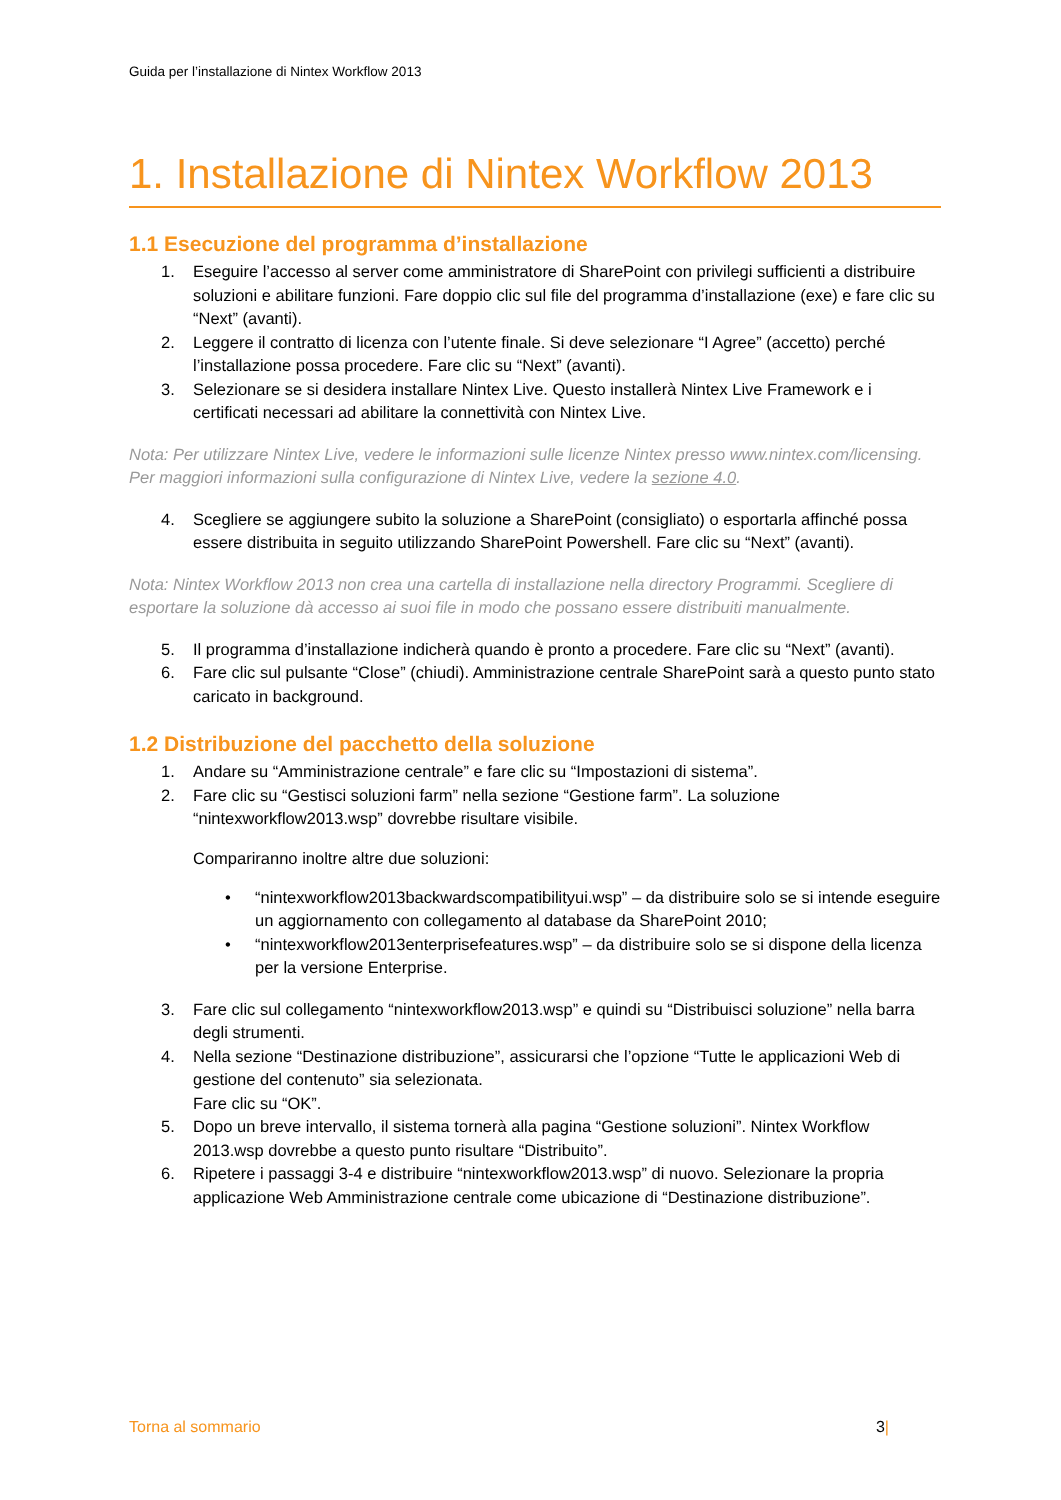Guida per l’installazione di Nintex Workflow 2013
1. Installazione di Nintex Workflow 2013
1.1 Esecuzione del programma d’installazione
1. Eseguire l’accesso al server come amministratore di SharePoint con privilegi sufficienti a distribuire soluzioni e abilitare funzioni. Fare doppio clic sul file del programma d’installazione (exe) e fare clic su “Next” (avanti).
2. Leggere il contratto di licenza con l’utente finale. Si deve selezionare “I Agree” (accetto) perché l’installazione possa procedere. Fare clic su “Next” (avanti).
3. Selezionare se si desidera installare Nintex Live. Questo installerà Nintex Live Framework e i certificati necessari ad abilitare la connettività con Nintex Live.
Nota: Per utilizzare Nintex Live, vedere le informazioni sulle licenze Nintex presso www.nintex.com/licensing. Per maggiori informazioni sulla configurazione di Nintex Live, vedere la sezione 4.0.
4. Scegliere se aggiungere subito la soluzione a SharePoint (consigliato) o esportarla affinché possa essere distribuita in seguito utilizzando SharePoint Powershell. Fare clic su “Next” (avanti).
Nota: Nintex Workflow 2013 non crea una cartella di installazione nella directory Programmi. Scegliere di esportare la soluzione dà accesso ai suoi file in modo che possano essere distribuiti manualmente.
5. Il programma d’installazione indicherà quando è pronto a procedere. Fare clic su “Next” (avanti).
6. Fare clic sul pulsante “Close” (chiudi). Amministrazione centrale SharePoint sarà a questo punto stato caricato in background.
1.2 Distribuzione del pacchetto della soluzione
1. Andare su “Amministrazione centrale” e fare clic su “Impostazioni di sistema”.
2. Fare clic su “Gestisci soluzioni farm” nella sezione “Gestione farm”. La soluzione “nintexworkflow2013.wsp” dovrebbe risultare visibile.
Compariranno inoltre altre due soluzioni:
• “nintexworkflow2013backwardscompatibilityui.wsp” – da distribuire solo se si intende eseguire un aggiornamento con collegamento al database da SharePoint 2010;
• “nintexworkflow2013enterprisefeatures.wsp” – da distribuire solo se si dispone della licenza per la versione Enterprise.
3. Fare clic sul collegamento “nintexworkflow2013.wsp” e quindi su “Distribuisci soluzione” nella barra degli strumenti.
4. Nella sezione “Destinazione distribuzione”, assicurarsi che l’opzione “Tutte le applicazioni Web di gestione del contenuto” sia selezionata.
Fare clic su “OK”.
5. Dopo un breve intervallo, il sistema tornerà alla pagina “Gestione soluzioni”. Nintex Workflow 2013.wsp dovrebbe a questo punto risultare “Distribuito”.
6. Ripetere i passaggi 3-4 e distribuire “nintexworkflow2013.wsp” di nuovo. Selezionare la propria applicazione Web Amministrazione centrale come ubicazione di “Destinazione distribuzione”.
Torna al sommario 3|